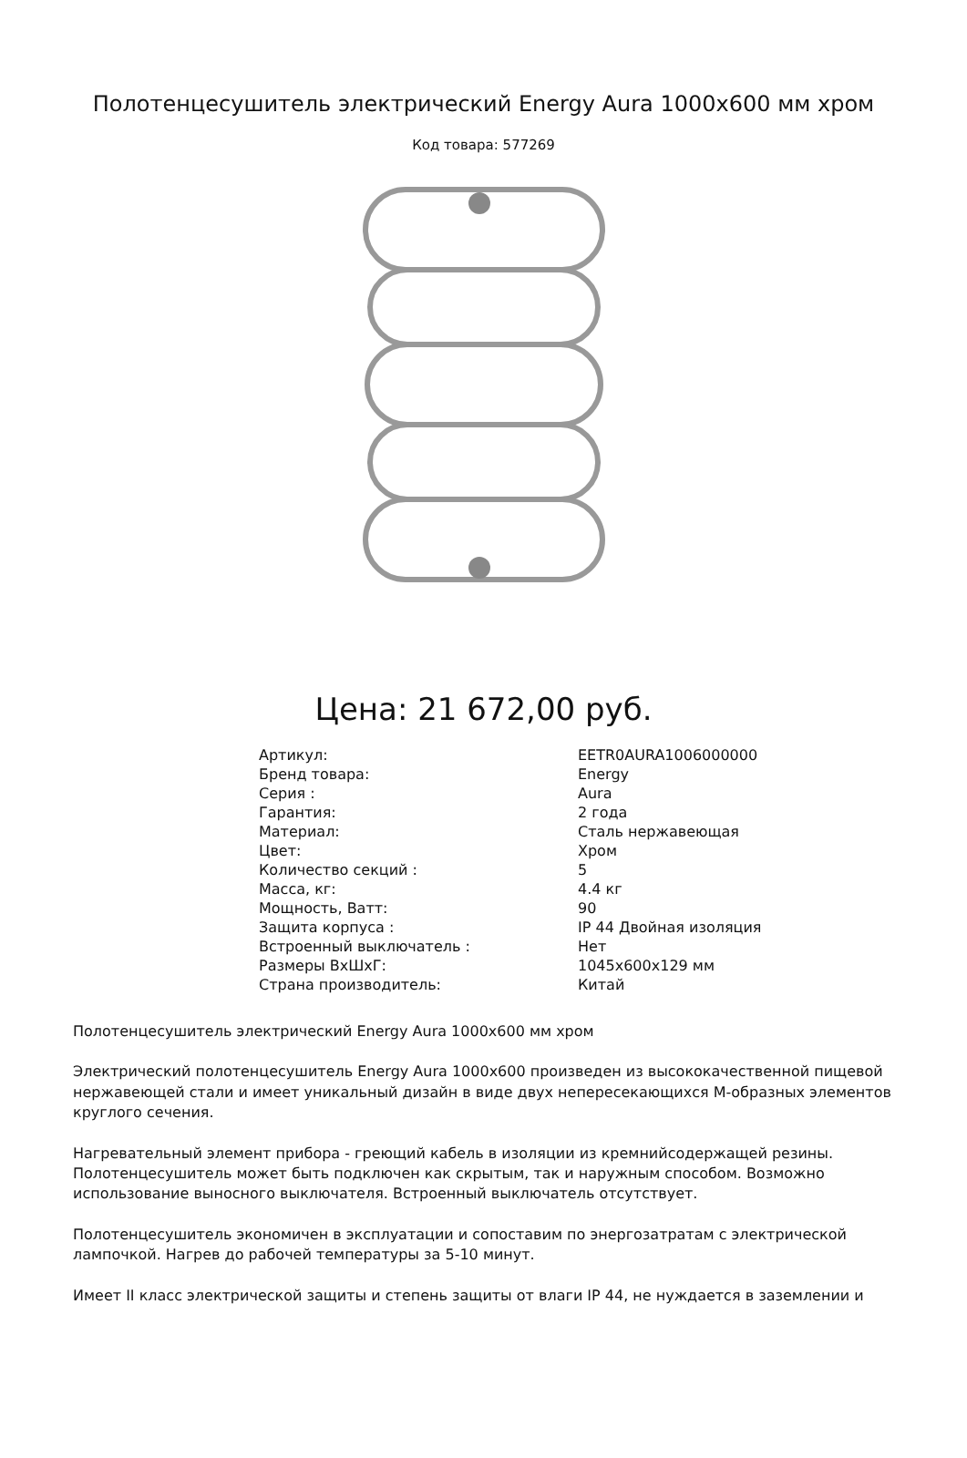Полотенцесушитель электрический Energy Aura 1000x600 мм хром
Код товара: 577269
Цена: 21 672,00 руб.
| Артикул: | EETR0AURA1006000000 |
| Бренд товара: | Energy |
| Серия : | Aura |
| Гарантия: | 2 года |
| Материал: | Сталь нержавеющая |
| Цвет: | Хром |
| Количество секций : | 5 |
| Масса, кг: | 4.4 кг |
| Мощность, Ватт: | 90 |
| Защита корпуса : | IP 44 Двойная изоляция |
| Встроенный выключатель : | Нет |
| Размеры ВхШхГ: | 1045x600x129 мм |
| Страна производитель: | Китай |
Полотенцесушитель электрический Energy Aura 1000x600 мм хром
Электрический полотенцесушитель Energy Aura 1000x600 произведен из высококачественной пищевой нержавеющей стали и имеет уникальный дизайн в виде двух непересекающихся М-образных элементов круглого сечения.
Нагревательный элемент прибора - греющий кабель в изоляции из кремнийсодержащей резины. Полотенцесушитель может быть подключен как скрытым, так и наружным способом. Возможно использование выносного выключателя. Встроенный выключатель отсутствует.
Полотенцесушитель экономичен в эксплуатации и сопоставим по энергозатратам с электрической лампочкой. Нагрев до рабочей температуры за 5-10 минут.
Имеет II класс электрической защиты и степень защиты от влаги IP 44, не нуждается в заземлении и